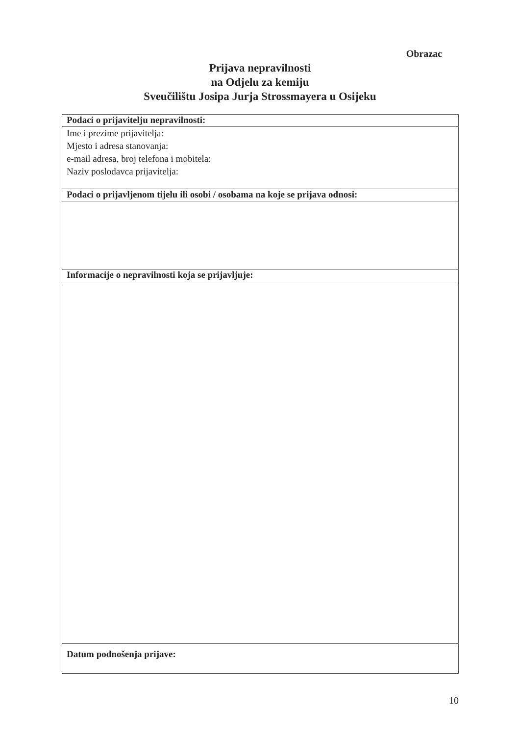Obrazac
Prijava nepravilnosti
na Odjelu za kemiju
Sveučilištu Josipa Jurja Strossmayera u Osijeku
| Podaci o prijavitelju nepravilnosti: |
| --- |
| Ime i prezime prijavitelja: Mjesto i adresa stanovanja: e-mail adresa, broj telefona i mobitela: Naziv poslodavca prijavitelja: |
| Podaci o prijavljenom tijelu ili osobi / osobama na koje se prijava odnosi: |
| Informacije o nepravilnosti koja se prijavljuje: |
| Datum podnošenja prijave: |
10